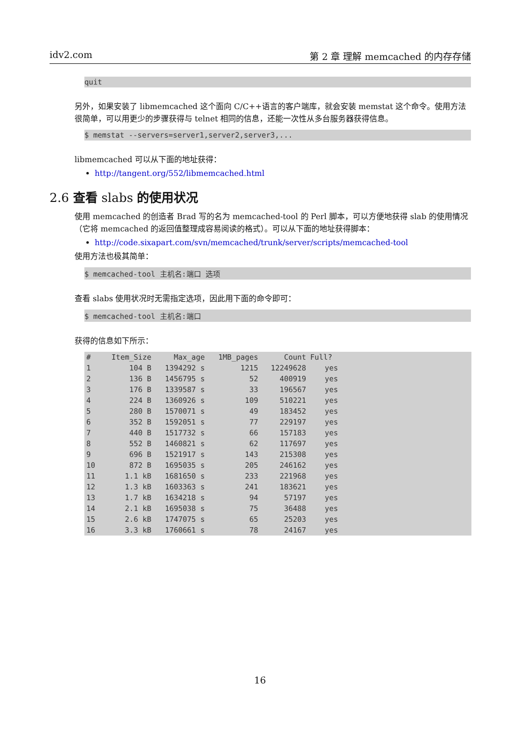idv2.com 第 2 章 理解 memcached 的内存存储
quit
另外，如果安装了 libmemcached 这个面向 C/C++语言的客户端库，就会安装 memstat 这个命令。使用方法很简单，可以用更少的步骤获得与 telnet 相同的信息，还能一次性从多台服务器获得信息。
$ memstat --servers=server1,server2,server3,...
libmemcached 可以从下面的地址获得：
http://tangent.org/552/libmemcached.html
2.6 查看 slabs 的使用状况
使用 memcached 的创造者 Brad 写的名为 memcached-tool 的 Perl 脚本，可以方便地获得 slab 的使用情况（它将 memcached 的返回值整理成容易阅读的格式）。可以从下面的地址获得脚本：
http://code.sixapart.com/svn/memcached/trunk/server/scripts/memcached-tool
使用方法也极其简单：
$ memcached-tool 主机名:端口 选项
查看 slabs 使用状况时无需指定选项，因此用下面的命令即可：
$ memcached-tool 主机名:端口
获得的信息如下所示：
| # | Item_Size | Max_age | 1MB_pages | Count | Full? | |
| --- | --- | --- | --- | --- | --- | --- |
| 1 | 104 B | 1394292 s | 1215 | 12249628 | yes | |
| 2 | 136 B | 1456795 s | 52 | 400919 | yes | |
| 3 | 176 B | 1339587 s | 33 | 196567 | yes | |
| 4 | 224 B | 1360926 s | 109 | 510221 | yes | |
| 5 | 280 B | 1570071 s | 49 | 183452 | yes | |
| 6 | 352 B | 1592051 s | 77 | 229197 | yes | |
| 7 | 440 B | 1517732 s | 66 | 157183 | yes | |
| 8 | 552 B | 1460821 s | 62 | 117697 | yes | |
| 9 | 696 B | 1521917 s | 143 | 215308 | yes | |
| 10 | 872 B | 1695035 s | 205 | 246162 | yes | |
| 11 | 1.1 kB | 1681650 s | 233 | 221968 | yes | |
| 12 | 1.3 kB | 1603363 s | 241 | 183621 | yes | |
| 13 | 1.7 kB | 1634218 s | 94 | 57197 | yes | |
| 14 | 2.1 kB | 1695038 s | 75 | 36488 | yes | |
| 15 | 2.6 kB | 1747075 s | 65 | 25203 | yes | |
| 16 | 3.3 kB | 1760661 s | 78 | 24167 | yes | |
16